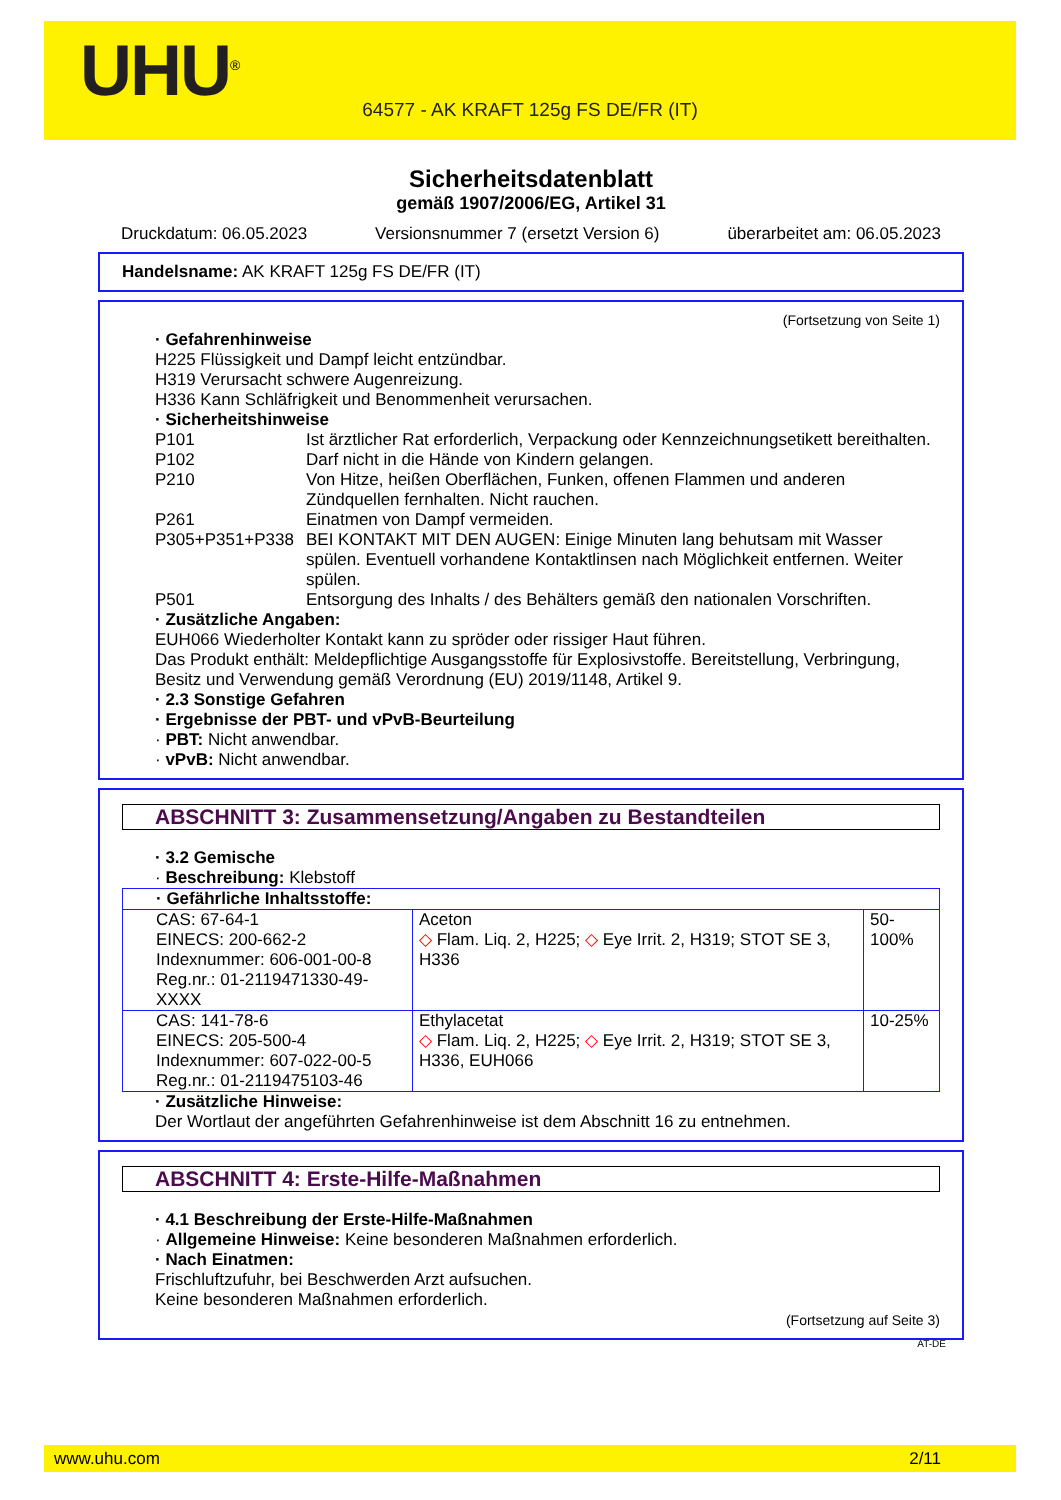UHU<sup>®</sup>
64577 - AK KRAFT 125g FS DE/FR (IT)
Sicherheitsdatenblatt
gemäß 1907/2006/EG, Artikel 31
Druckdatum: 06.05.2023 Versionsnummer 7 (ersetzt Version 6) überarbeitet am: 06.05.2023
Handelsname: AK KRAFT 125g FS DE/FR (IT)
(Fortsetzung von Seite 1)
· Gefahrenhinweise
H225 Flüssigkeit und Dampf leicht entzündbar.
H319 Verursacht schwere Augenreizung.
H336 Kann Schläfrigkeit und Benommenheit verursachen.
· Sicherheitshinweise
P101 Ist ärztlicher Rat erforderlich, Verpackung oder Kennzeichnungsetikett bereithalten.
P102 Darf nicht in die Hände von Kindern gelangen.
P210 Von Hitze, heißen Oberflächen, Funken, offenen Flammen und anderen Zündquellen fernhalten. Nicht rauchen.
P261 Einatmen von Dampf vermeiden.
P305+P351+P338 BEI KONTAKT MIT DEN AUGEN: Einige Minuten lang behutsam mit Wasser spülen. Eventuell vorhandene Kontaktlinsen nach Möglichkeit entfernen. Weiter spülen.
P501 Entsorgung des Inhalts / des Behälters gemäß den nationalen Vorschriften.
· Zusätzliche Angaben:
EUH066 Wiederholter Kontakt kann zu spröder oder rissiger Haut führen.
Das Produkt enthält: Meldepflichtige Ausgangsstoffe für Explosivstoffe. Bereitstellung, Verbringung, Besitz und Verwendung gemäß Verordnung (EU) 2019/1148, Artikel 9.
· 2.3 Sonstige Gefahren
· Ergebnisse der PBT- und vPvB-Beurteilung
· PBT: Nicht anwendbar.
· vPvB: Nicht anwendbar.
ABSCHNITT 3: Zusammensetzung/Angaben zu Bestandteilen
· 3.2 Gemische
· Beschreibung: Klebstoff
| · Gefährliche Inhaltsstoffe: | | |
| CAS: 67-64-1 EINECS: 200-662-2 Indexnummer: 606-001-00-8 Reg.nr.: 01-2119471330-49-XXXX | Aceton ◇ Flam. Liq. 2, H225; ◇ Eye Irrit. 2, H319; STOT SE 3, H336 | 50-100% |
| CAS: 141-78-6 EINECS: 205-500-4 Indexnummer: 607-022-00-5 Reg.nr.: 01-2119475103-46 | Ethylacetat ◇ Flam. Liq. 2, H225; ◇ Eye Irrit. 2, H319; STOT SE 3, H336, EUH066 | 10-25% |
· Zusätzliche Hinweise:
Der Wortlaut der angeführten Gefahrenhinweise ist dem Abschnitt 16 zu entnehmen.
ABSCHNITT 4: Erste-Hilfe-Maßnahmen
· 4.1 Beschreibung der Erste-Hilfe-Maßnahmen
· Allgemeine Hinweise: Keine besonderen Maßnahmen erforderlich.
· Nach Einatmen:
Frischluftzufuhr, bei Beschwerden Arzt aufsuchen.
Keine besonderen Maßnahmen erforderlich.
(Fortsetzung auf Seite 3)
AT-DE
www.uhu.com 2/11